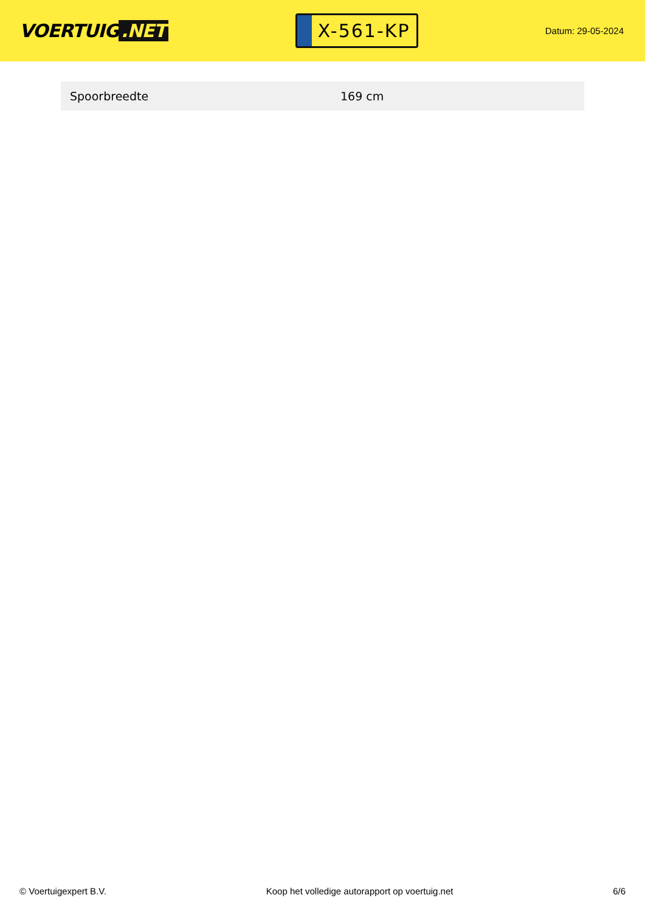VOERTUIG.NET
X-561-KP
Datum: 29-05-2024
| Spoorbreedte | 169 cm |
© Voertuigexpert B.V. Koop het volledige autorapport op voertuig.net 6/6